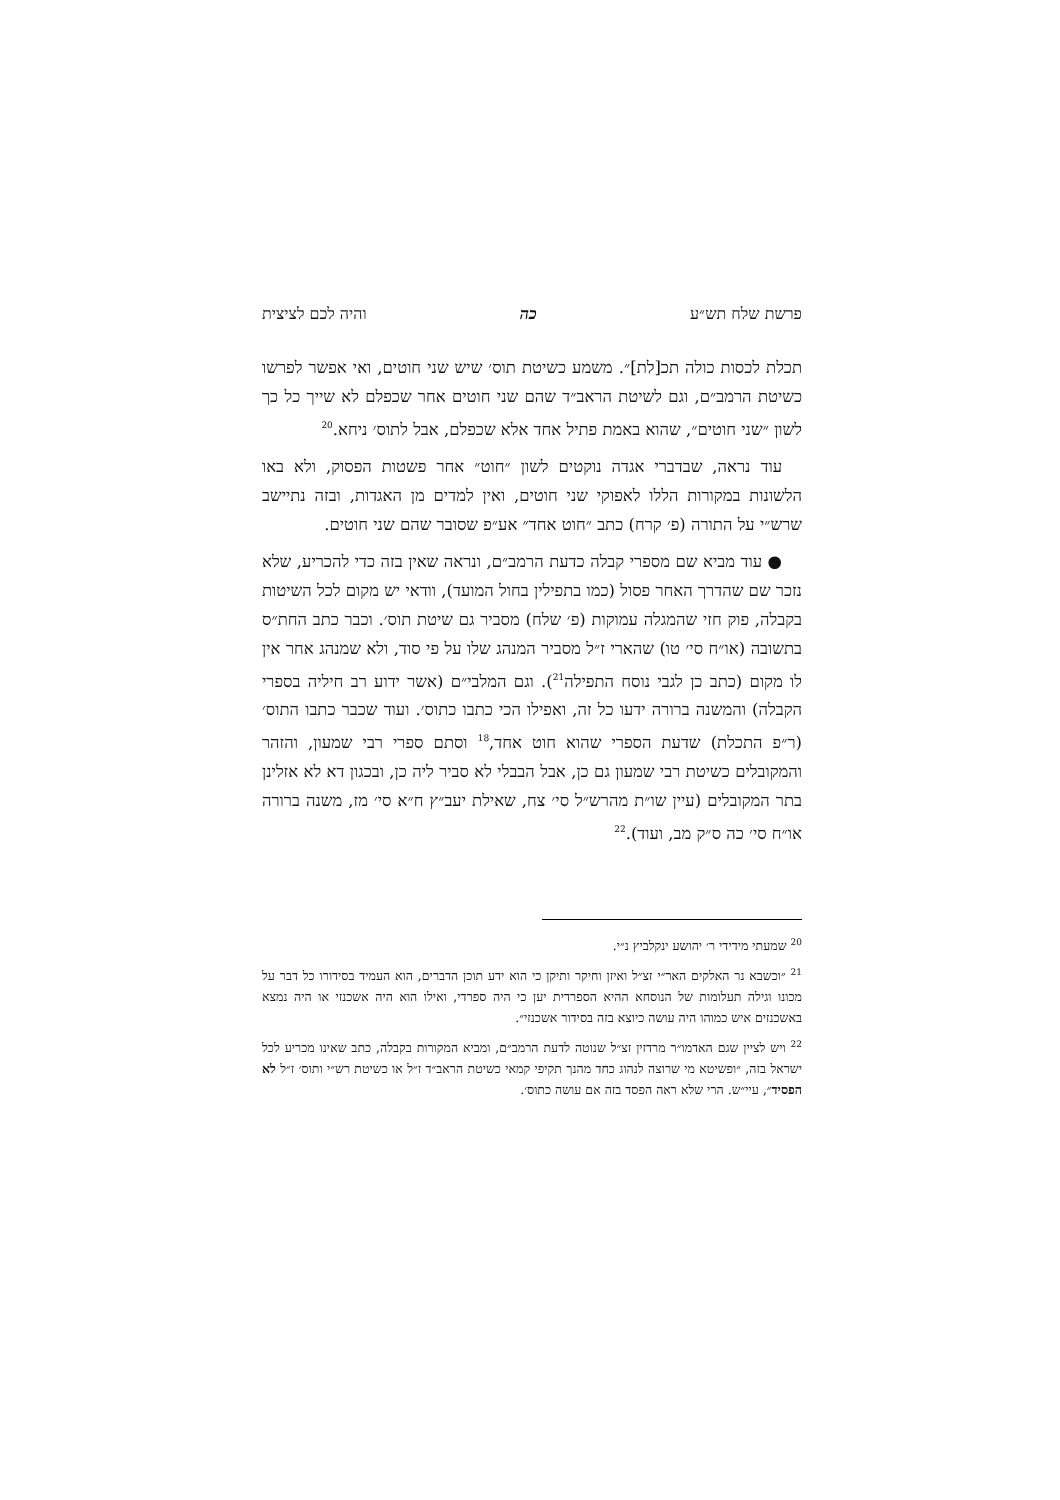פרשת שלח תש״ע כה והיה לכם לציצית
תכלת לכסות כולה תכ[לת]״. משמע כשיטת תוס׳ שיש שני חוטים, ואי אפשר לפרשו כשיטת הרמב״ם, וגם לשיטת הראב״ד שהם שני חוטים אחר שכפלם לא שייך כל כך לשון ״שני חוטים״, שהוא באמת פתיל אחד אלא שכפלם, אבל לתוס׳ ניחא.<sup>20</sup>
עוד נראה, שבדברי אגדה נוקטים לשון ״חוט״ אחר פשטות הפסוק, ולא באו הלשונות במקורות הללו לאפוקי שני חוטים, ואין למדים מן האגדות, ובזה נתיישב שרש״י על התורה (פ׳ קרח) כתב ״חוט אחד״ אע״פ שסובר שהם שני חוטים.
● עוד מביא שם מספרי קבלה כדעת הרמב״ם, ונראה שאין בזה כדי להכריע, שלא נזכר שם שהדרך האחר פסול (כמו בתפילין בחול המועד), וודאי יש מקום לכל השיטות בקבלה, פוק חזי שהמגלה עמוקות (פ׳ שלח) מסביר גם שיטת תוס׳. וכבר כתב החת״ס בתשובה (או״ח סי׳ טו) שהארי ז״ל מסביר המנהג שלו על פי סוד, ולא שמנהג אחר אין לו מקום (כתב כן לגבי נוסח התפילה<sup>21</sup>). וגם המלבי״ם (אשר ידוע רב חיליה בספרי הקבלה) והמשנה ברורה ידעו כל זה, ואפילו הכי כתבו כתוס׳. ועוד שכבר כתבו התוס׳ (ר״פ התכלת) שדעת הספרי שהוא חוט אחד,<sup>18</sup> וסתם ספרי רבי שמעון, והזהר והמקובלים כשיטת רבי שמעון גם כן, אבל הבבלי לא סביר ליה כן, ובכגון דא לא אזלינן בתר המקובלים (עיין שו״ת מהרש״ל סי׳ צח, שאילת יעב״ץ ח״א סי׳ מז, משנה ברורה או״ח סי׳ כה ס״ק מב, ועוד).<sup>22</sup>
<sup>20</sup> שמעתי מידידי ר׳ יהושע ינקלביץ נ״י.
<sup>21</sup> ״וכשבא נר האלקים האר״י זצ״ל ואיזן וחיקר ותיקן כי הוא ידע תוכן הדברים, הוא העמיד בסידורו כל דבר על מכונו וגילה תעלומות של הנוסחא ההיא הספרדית יען כי היה ספרדי, ואילו הוא היה אשכנזי או היה נמצא באשכנזים איש כמוהו היה עושה כיוצא בזה בסידור אשכנזי״.
<sup>22</sup> ויש לציין שגם האדמו״ר מרדזין זצ״ל שנוטה לדעת הרמב״ם, ומביא המקורות בקבלה, כתב שאינו מכריע לכל ישראל בזה, ״ופשיטא מי שרוצה לנהוג כחד מהנך תקיפי קמאי כשיטת הראב״ד ז״ל או כשיטת רש״י ותוס׳ ז״ל לא הפסיד״, עיי״ש. הרי שלא ראה הפסד בזה אם עושה כתוס׳.